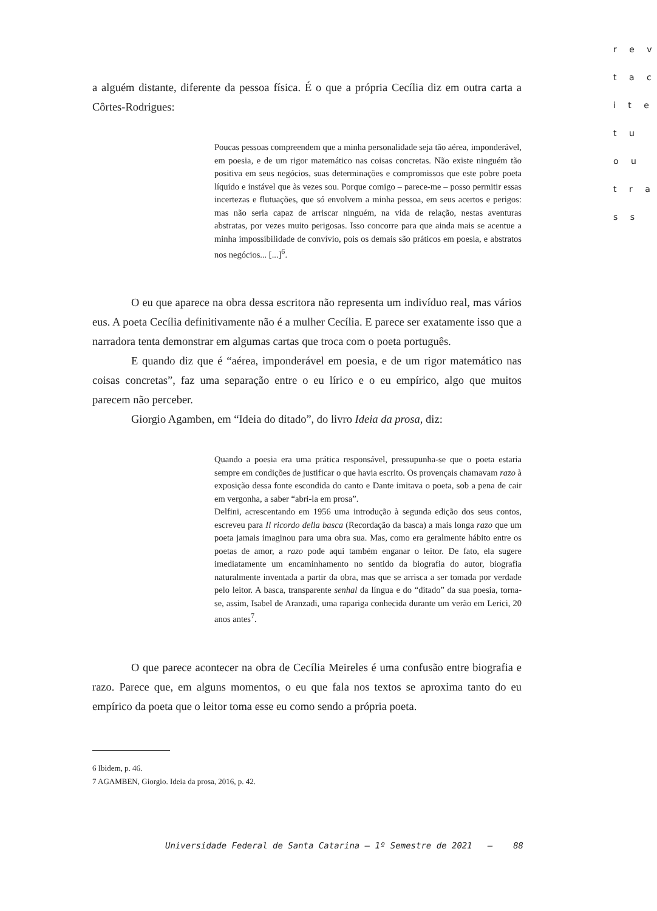r e v
t a c
i t e
t u
o u
t r a
s s
a alguém distante, diferente da pessoa física. É o que a própria Cecília diz em outra carta a Côrtes-Rodrigues:
Poucas pessoas compreendem que a minha personalidade seja tão aérea, imponderável, em poesia, e de um rigor matemático nas coisas concretas. Não existe ninguém tão positiva em seus negócios, suas determinações e compromissos que este pobre poeta líquido e instável que às vezes sou. Porque comigo – parece-me – posso permitir essas incertezas e flutuações, que só envolvem a minha pessoa, em seus acertos e perigos: mas não seria capaz de arriscar ninguém, na vida de relação, nestas aventuras abstratas, por vezes muito perigosas. Isso concorre para que ainda mais se acentue a minha impossibilidade de convívio, pois os demais são práticos em poesia, e abstratos nos negócios... [...]<sup>6</sup>.
O eu que aparece na obra dessa escritora não representa um indivíduo real, mas vários eus. A poeta Cecília definitivamente não é a mulher Cecília. E parece ser exatamente isso que a narradora tenta demonstrar em algumas cartas que troca com o poeta português.
E quando diz que é “aérea, imponderável em poesia, e de um rigor matemático nas coisas concretas”, faz uma separação entre o eu lírico e o eu empírico, algo que muitos parecem não perceber.
Giorgio Agamben, em “Ideia do ditado”, do livro Ideia da prosa, diz:
Quando a poesia era uma prática responsável, pressupunha-se que o poeta estaria sempre em condições de justificar o que havia escrito. Os provençais chamavam razo à exposição dessa fonte escondida do canto e Dante imitava o poeta, sob a pena de cair em vergonha, a saber “abri-la em prosa”.
Delfini, acrescentando em 1956 uma introdução à segunda edição dos seus contos, escreveu para Il ricordo della basca (Recordação da basca) a mais longa razo que um poeta jamais imaginou para uma obra sua. Mas, como era geralmente hábito entre os poetas de amor, a razo pode aqui também enganar o leitor. De fato, ela sugere imediatamente um encaminhamento no sentido da biografia do autor, biografia naturalmente inventada a partir da obra, mas que se arrisca a ser tomada por verdade pelo leitor. A basca, transparente senhal da língua e do “ditado” da sua poesia, torna-se, assim, Isabel de Aranzadi, uma rapariga conhecida durante um verão em Lerici, 20 anos antes<sup>7</sup>.
O que parece acontecer na obra de Cecília Meireles é uma confusão entre biografia e razo. Parece que, em alguns momentos, o eu que fala nos textos se aproxima tanto do eu empírico da poeta que o leitor toma esse eu como sendo a própria poeta.
6 Ibidem, p. 46.
7 AGAMBEN, Giorgio. Ideia da prosa, 2016, p. 42.
Universidade Federal de Santa Catarina – 1º Semestre de 2021 – 88